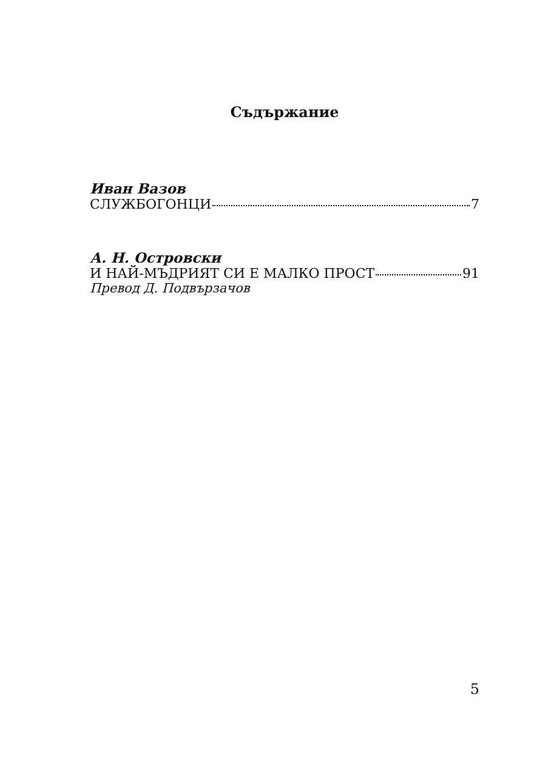Съдържание
Иван Вазов
СЛУЖБОГОНЦИ 7
А. Н. Островски
И НАЙ-МЪДРИЯТ СИ Е МАЛКО ПРОСТ 91
Превод Д. Подвързачов
5